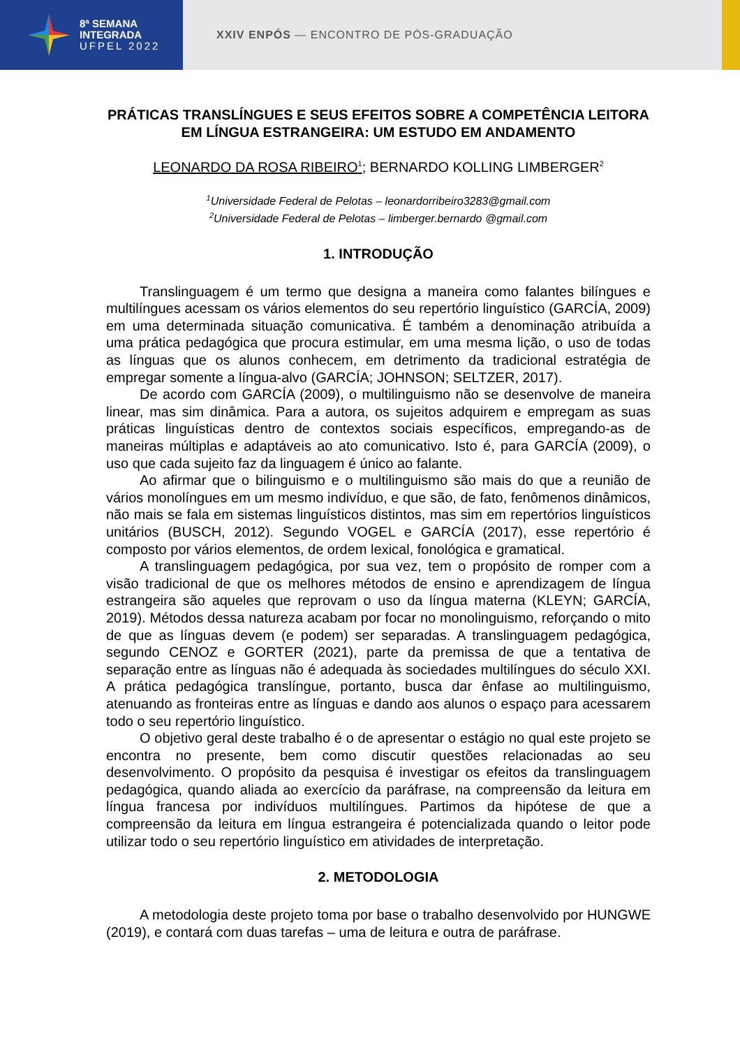8ª SEMANA
INTEGRADA
UFPEL 2022
XXIV ENPÓS — ENCONTRO DE PÓS-GRADUAÇÃO
PRÁTICAS TRANSLÍNGUES E SEUS EFEITOS SOBRE A COMPETÊNCIA LEITORA EM LÍNGUA ESTRANGEIRA: UM ESTUDO EM ANDAMENTO
LEONARDO DA ROSA RIBEIRO<sup>1</sup>; BERNARDO KOLLING LIMBERGER<sup>2</sup>
<sup>1</sup> Universidade Federal de Pelotas – leonardorribeiro3283@gmail.com
<sup>2</sup> Universidade Federal de Pelotas – limberger.bernardo @gmail.com
1. INTRODUÇÃO
Translinguagem é um termo que designa a maneira como falantes bilíngues e multilíngues acessam os vários elementos do seu repertório linguístico (GARCÍA, 2009) em uma determinada situação comunicativa. É também a denominação atribuída a uma prática pedagógica que procura estimular, em uma mesma lição, o uso de todas as línguas que os alunos conhecem, em detrimento da tradicional estratégia de empregar somente a língua-alvo (GARCÍA; JOHNSON; SELTZER, 2017).
De acordo com GARCÍA (2009), o multilinguismo não se desenvolve de maneira linear, mas sim dinâmica. Para a autora, os sujeitos adquirem e empregam as suas práticas linguísticas dentro de contextos sociais específicos, empregando-as de maneiras múltiplas e adaptáveis ao ato comunicativo. Isto é, para GARCÍA (2009), o uso que cada sujeito faz da linguagem é único ao falante.
Ao afirmar que o bilinguismo e o multilinguismo são mais do que a reunião de vários monolíngues em um mesmo indivíduo, e que são, de fato, fenômenos dinâmicos, não mais se fala em sistemas linguísticos distintos, mas sim em repertórios linguísticos unitários (BUSCH, 2012). Segundo VOGEL e GARCÍA (2017), esse repertório é composto por vários elementos, de ordem lexical, fonológica e gramatical.
A translinguagem pedagógica, por sua vez, tem o propósito de romper com a visão tradicional de que os melhores métodos de ensino e aprendizagem de língua estrangeira são aqueles que reprovam o uso da língua materna (KLEYN; GARCÍA, 2019). Métodos dessa natureza acabam por focar no monolinguismo, reforçando o mito de que as línguas devem (e podem) ser separadas. A translinguagem pedagógica, segundo CENOZ e GORTER (2021), parte da premissa de que a tentativa de separação entre as línguas não é adequada às sociedades multilíngues do século XXI. A prática pedagógica translíngue, portanto, busca dar ênfase ao multilinguismo, atenuando as fronteiras entre as línguas e dando aos alunos o espaço para acessarem todo o seu repertório linguístico.
O objetivo geral deste trabalho é o de apresentar o estágio no qual este projeto se encontra no presente, bem como discutir questões relacionadas ao seu desenvolvimento. O propósito da pesquisa é investigar os efeitos da translinguagem pedagógica, quando aliada ao exercício da paráfrase, na compreensão da leitura em língua francesa por indivíduos multilíngues. Partimos da hipótese de que a compreensão da leitura em língua estrangeira é potencializada quando o leitor pode utilizar todo o seu repertório linguístico em atividades de interpretação.
2. METODOLOGIA
A metodologia deste projeto toma por base o trabalho desenvolvido por HUNGWE (2019), e contará com duas tarefas – uma de leitura e outra de paráfrase.